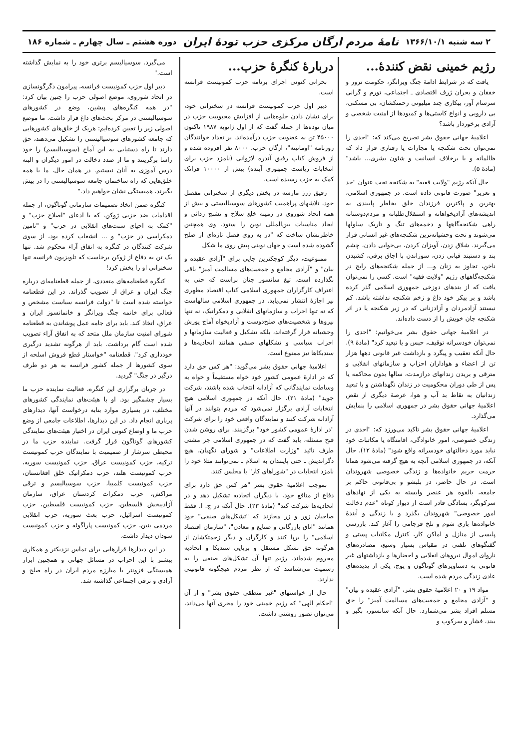۲ سه شنبه ۱۳۶۶/۱۰/۱ نامهٔ مردم ارگان مرکزی حزب تودهٔ ایران دوره هشتم ـ سال چهارم ـ شماره ۱۸۶
رژیم خمینی نقض کنندهٔ...
یافت که در شرایط ادامهٔ جنگ ویرانگر، حکومت ترور و خفقان و بحران ژرف اقتصادی ـ اجتماعی، تورم و گرانی سرسام آور، بیکاری چند میلیونی زحمتکشان، بی مسکنی، بی دارویی و انواع کاستی‌ها و کمبودها از امنیت شخصی و آزادی برخوردار باشد؟
اعلامیهٔ جهانی حقوق بشر تصریح می‌کند که: "احدی را نمی‌توان تحت شکنجه یا مجازات یا رفتاری قرار داد که ظالمانه و یا برخلاف انسانیت و شئون بشری... باشد" (مادهٔ ۵).
حال آنکه رژیم "ولایت فقیه" به شکنجه تحت عنوان "حد و تعزیر" صورت قانونی داده است. در جمهوری اسلامی، بهترین و پاکترین فرزندان خلق بخاطر پایبندی به اندیشه‌های آزادیخواهانه و استقلال‌طلبانه و مردم‌دوستانه راهی شکنجه‌گاهها و دخمه‌های تنگ و تاریک سلولها می‌شوند و تحت وحشیانه‌ترین شکنجه‌های غیر انسانی قرار می‌گیرند. شلاق زدن، آویزان کردن، بی‌خوابی دادن، چشم بند و دستبند قپانی زدن، سوزاندن با اجاق برقی، کشیدن ناخن، تجاوز به زنان و... از جمله شکنجه‌های رایج در شکنجه‌گاههای رژیم "ولایت فقیه" است. کسی را نمی‌توان یافت که از بندهای دوزخی جمهوری اسلامی گذر کرده باشد و بر پیکر خود داغ و زخم شکنجه نداشته باشد. کم نیستند آزادمردان و آزادزنانی که در زیر شکنجه یا در اثر شکنجه جان خویش را از دست داده‌اند.
در اعلامیهٔ جهانی حقوق بشر می‌خوانیم: "احدی را نمی‌توان خودسرانه توقیف، حبس و یا تبعید کرد" (مادهٔ ۹). حال آنکه تعقیب و پیگرد و بازداشت غیر قانونی دهها هزار تن از اعضاء و هواداران احزاب و سازمانهای انقلابی و مترقی و بریدن زندانهای درازمدت، سالها بدون محاکمه یا پس از طی دوران محکومیت در زندان نگهداشتن و یا تبعید زندانیان به نقاط بد آب و هوا، عرصهٔ دیگری از نقض اعلامیهٔ جهانی حقوق بشر در جمهوری اسلامی را بنمایش می‌گذارد.
اعلامیهٔ جهانی حقوق بشر تاکید می‌ورزد که: "احدی در زندگی خصوصی، امور خانوادگی، اقامتگاه یا مکاتبات خود نباید مورد دخالتهای خودسرانه واقع شود" (مادهٔ ۱۲). حال آنکه، در جمهوری اسلامی آنچه به هیچ گرفته می‌شود همانا حرمت حریم خانواده‌ها و زندگی خصوصی شهروندان است. در حال حاضر، در بلبشو و بی‌قانونی حاکم بر جامعه، بالقوه هر عنصر وابسته به یکی از نهادهای سرکوبگر، بسادگی قادر است از دیوار کوتاه "عدم دخالت امور خصوصی" شهروندان بگذرد و با زندگی و آیندهٔ خانواده‌ها بازی شوم و تلخ فرجامی را آغاز کند. بازرسی پلیسی از منازل و اماکن کار، کنترل مکاتبات پستی و گفتگوهای تلفنی در مقیاس بسیار وسیع، مصادره‌های ناروای اموال نیروهای انقلابی و احضارها و بازداشتهای غیر قانونی به دستاویزهای گوناگون و پوچ، یکی از پدیده‌های عادی زندگی مردم شده است.
مواد ۱۹ و ۲۰ اعلامیهٔ حقوق بشر، "آزادی عقیده و بیان" و "آزادی مجامع و جمعیت‌های مسالمت آمیز" را حق مسلم افراد بشر می‌شمارد. حال آنکه سانسور، بگیر و ببند، فشار و سرکوب و
دربارهٔ کنگرهٔ حزب...
بحرانی کنونی اجرای برنامه حزب کمونیست فرانسه است.
دبیر اول حزب کمونیست فرانسه در سخنرانی خود، برای نشان دادن جلوه‌هایی از افزایش محبوبیت حزب در میان توده‌ها از جمله گفت که از اول ژانویه ۱۹۸۷ تاکنون ۴۵۰۰۰ تن به عضویت حزب درآمده‌اند. بر تعداد خوانندگان روزنامه "اومانیته"، ارگان حزب، ۸۰۰۰ نفر افزوده شده و از فروش کتاب رفیق آندره لاژوانی (نامزد حزب برای انتخابات ریاست جمهوری آینده) بیش از ۱۰۰۰۰ فرانک کمک به حزب رسیده است.
رفیق ژرژ مارشه در بخش دیگری از سخنرانی مفصل خود، تلاشهای پراهمیت کشورهای سوسیالیستی و بیش از همه اتحاد شوروی در زمینه خلع سلاح و تشنج زدائی و ایجاد مناسبات بین‌المللی نوین را ستود. وی همچنین خاطرنشان ساخت که "در به روی فصل تازه‌ای از صلح گشوده شده است و جهان نوینی پیش روی ما شکل
ممنوعیت، دیگر کوچکترین جایی برای "آزادی عقیده و بیان" و "آزادی مجامع و جمعیت‌های مسالمت آمیز" باقی نگذارده است. تیغ سانسور چنان براست که حتی به اعتراف کارگزاران جمهوری اسلامی کتاب اقتصاد مطهری نیز اجازهٔ انتشار نمی‌یابد. در جمهوری اسلامی سالهاست که نه تنها احزاب و سازمانهای انقلابی و دمکراتیک، نه تنها نیروها و شخصیت‌های صلح‌دوست و آزادیخواه آماج یورش وحشیانه قرار گرفته‌اند، بلکه تشکیل و فعالیت سازمانها و احزاب سیاسی و تشکلهای صنفی همانند اتحادیه‌ها و سندیکاها نیز ممنوع است.
اعلامیهٔ جهانی حقوق بشر می‌گوید: "هر کس حق دارد که در ادارهٔ عمومی کشور خود خواه مستقیماً و خواه به وساطت نمایندگانی که آزادانه انتخاب شده باشند، شرکت جوید" (مادهٔ ۲۱). حال آنکه در جمهوری اسلامی هیچ انتخابات آزادی برگزار نمی‌شود که مردم بتوانند در آنها آزادانه شرکت کنند و نمایندگان واقعی خود را برای شرکت "در ادارهٔ عمومی کشور خود" برگزینند. برای روشن شدن قبح مسئله، باید گفت که در جمهوری اسلامی جز مشتی طرف تائید "وزارت اطلاعات" و شورای نگهبان، هیچ دگراندیش ـ حتی پایبندان به اسلام ـ نمی‌توانند مثلا خود را نامزد انتخابات در "شوراهای کار" یا مجلس کنند.
بموجب اعلامیهٔ حقوق بشر "هر کس حق دارد برای دفاع از منافع خود، با دیگران اتحادیه تشکیل دهد و در اتحادیه‌ها شرکت کند" (مادهٔ ۲۳). حال آنکه در ج. ا. فقط صاحبان زور و زر مجازند که "تشکل‌های صنفی" خود همانند "اتاق بازرگانی و صنایع و معادن"، "سازمان اقتصاد اسلامی" را برپا کنند و کارگران و دیگر زحمتکشان از هرگونه حق تشکل مستقل و برپایی سندیکا و اتحادیه محروم شده‌اند. رژیم تنها آن تشکل‌های صنفی را به رسمیت می‌شناسد که از نظر مردم هیچگونه قانونیتی ندارند.
حال از خواستهای "غیر منطقی حقوق بشر" و از آن "احکام الهی" که رژیم خمینی خود را مجری آنها می‌داند، می‌توان تصور روشنی داشت.
می‌گیرد. سوسیالیسم برتری خود را به نمایش گذاشته است."
دبیر اول حزب کمونیست فرانسه، پیرامون دگرگونسازی در اتحاد شوروی، موضع اصولی حزب را چنین بیان کرد: "در همه کنگره‌های پیشین، وضع در کشورهای سوسیالیستی در مرکز بحث‌های داغ قرار داشت. ما موضع اصولی زیر را تعیین کرده‌ایم: هریک از خلق‌های کشورهایی که جامعه کشورهای سوسیالیستی را تشکیل می‌دهند، حق دارند تا راه دستیابی به این آماج (سوسیالیسم) را خود راسا برگزینند و ما از ضدد دخالت در امور دیگران و البته درس آموزی به آنان نیستیم. در همان حال، ما با همه خلق‌هایی که راه ساختمان جامعه سوسیالیستی را در پیش بگیرند، همبستگی نشان خواهیم داد."
کنگره ضمن اتخاذ تصمیمات سازمانی گوناگون، از جمله اقدامات ضد حزبی ژوکن، که با ادعای "اصلاح حزب" و "کمک به احیای سنت‌های انقلابی در حزب" و "تامین دمکراسی در حزب" و ... انشعاب کرده بود، از سوی شرکت کنندگان در کنگره به اتفاق آراء محکوم شد. تنها یک تن به دفاع از ژوکن برخاست که تلویزیون فرانسه تنها سخنرانی او را پخش کرد!
کنگره قطعنامه‌های متعددی، از جمله قطعنامه‌ای درباره جنگ ایران و عراق از تصویب گذراند. در این قطعنامه خواسته شده است تا "دولت فرانسه سیاست مشخص و فعالی برای خاتمه جنگ ویرانگر و خانمانسوز ایران و عراق، اتخاذ کند. باید برای جامه عمل پوشاندن به قطعنامه شورای امنیت سازمان ملل متحد که به اتفاق آراء تصویب شده است گام برداشت. باید از هرگونه تشدید درگیری خودداری کرد". قطعنامه "خواستار قطع فروش اسلحه از سوی کشورها از جمله کشور فرانسه به هر دو طرف درگیر در جنگ" گردید.
در جریان برگزاری این کنگره، فعالیت نماینده حزب ما بسیار چشمگیر بود. او با هیئت‌های نمایندگی کشورهای مختلف، در بسیاری موارد بنابه درخواست آنها، دیدارهای پرباری انجام داد. در این دیدارها، اطلاعات جامعی از وضع حزب ما و اوضاع کنونی ایران در اختیار هیئت‌های نمایندگی کشورهای گوناگون قرار گرفت. نماینده حزب ما در محیطی سرشار از صمیمیت با نمایندگان حزب کمونیست ترکیه، حزب کمونیست عراق، حزب کمونیست سوریه، حزب کمونیست هلند، حزب دمکراتیک خلق افغانستان، حزب کمونیست کلمبیا، حزب سوسیالیسم و ترقی مراکش، حزب دمکرات کردستان عراق، سازمان آزادیبخش فلسطین، حزب کمونیست فلسطین، حزب کمونیست اسرائیل، حزب بعث سوریه، حزب انقلابی مردمی بنین، حزب کمونیست پاراگوئه و حزب کمونیست سودان دیدار داشت.
در این دیدارها قرارهایی برای تماس نزدیکتر و همکاری بیشتر با این احزاب در مسائل جهانی و همچنین ابراز همبستگی فزونتر با مبارزه مردم ایران در راه صلح و آزادی و ترقی اجتماعی گذاشته شد.